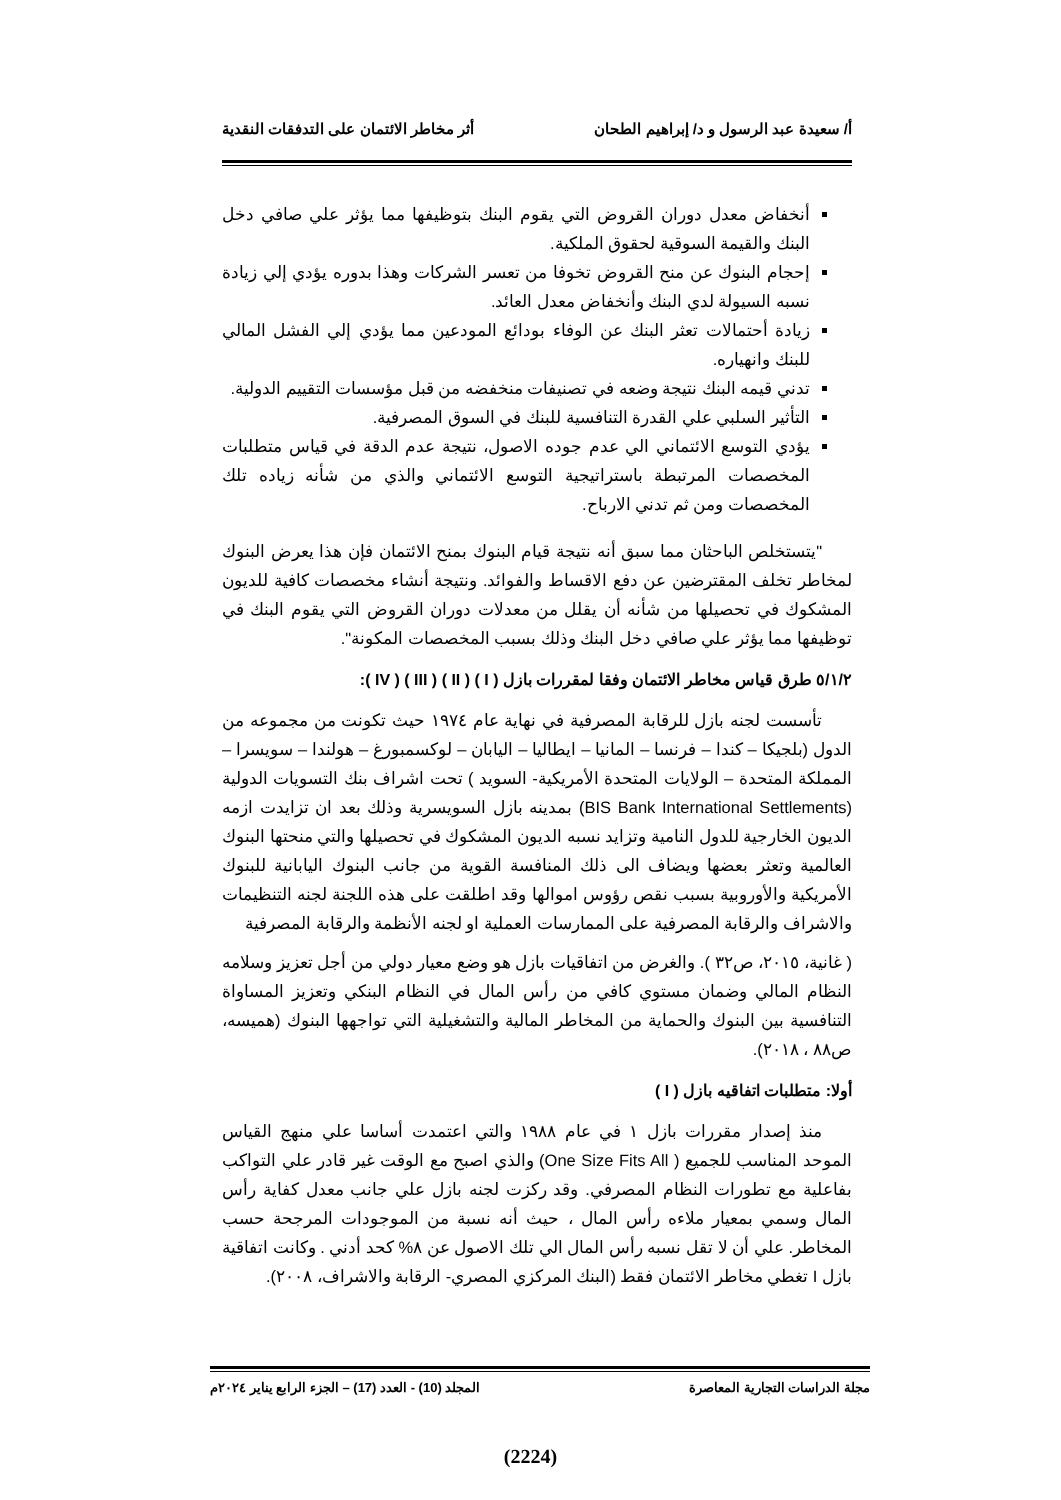أ/ سعيدة عبد الرسول و د/ إبراهيم الطحان أثر مخاطر الائتمان على التدفقات النقدية
أنخفاض معدل دوران القروض التي يقوم البنك بتوظيفها مما يؤثر علي صافي دخل البنك والقيمة السوقية لحقوق الملكية.
إحجام البنوك عن منح القروض تخوفا من تعسر الشركات وهذا بدوره يؤدي إلي زيادة نسبه السيولة لدي البنك وأنخفاض معدل العائد.
زيادة أحتمالات تعثر البنك عن الوفاء بودائع المودعين مما يؤدي إلي الفشل المالي للبنك وانهياره.
تدني قيمه البنك نتيجة وضعه في تصنيفات منخفضه من قبل مؤسسات التقييم الدولية.
التأثير السلبي علي القدرة التنافسية للبنك في السوق المصرفية.
يؤدي التوسع الائتماني الي عدم جوده الاصول، نتيجة عدم الدقة في قياس متطلبات المخصصات المرتبطة باستراتيجية التوسع الائتماني والذي من شأنه زياده تلك المخصصات ومن ثم تدني الارباح.
"يتستخلص الباحثان مما سبق أنه نتيجة قيام البنوك بمنح الائتمان فإن هذا يعرض البنوك لمخاطر تخلف المقترضين عن دفع الاقساط والفوائد. ونتيجة أنشاء مخصصات كافية للديون المشكوك في تحصيلها من شأنه أن يقلل من معدلات دوران القروض التي يقوم البنك في توظيفها مما يؤثر علي صافي دخل البنك وذلك بسبب المخصصات المكونة".
٥/١/٢ طرق قياس مخاطر الائتمان وفقا لمقررات بازل ( I ) ( II ) ( III ) ( IV ):
تأسست لجنه بازل للرقابة المصرفية في نهاية عام ١٩٧٤ حيث تكونت من مجموعه من الدول (بلجيكا – كندا – فرنسا – المانيا – ايطاليا – اليابان – لوكسمبورغ – هولندا – سويسرا – المملكة المتحدة – الولايات المتحدة الأمريكية- السويد ) تحت اشراف بنك التسويات الدولية (BIS Bank International Settlements) بمدينه بازل السويسرية وذلك بعد ان تزايدت ازمه الديون الخارجية للدول النامية وتزايد نسبه الديون المشكوك في تحصيلها والتي منحتها البنوك العالمية وتعثر بعضها ويضاف الى ذلك المنافسة القوية من جانب البنوك اليابانية للبنوك الأمريكية والأوروبية بسبب نقص رؤوس اموالها وقد اطلقت على هذه اللجنة لجنه التنظيمات والاشراف والرقابة المصرفية على الممارسات العملية او لجنه الأنظمة والرقابة المصرفية
( غانية، ٢٠١٥، ص٣٢ ). والغرض من اتفاقيات بازل هو وضع معيار دولي من أجل تعزيز وسلامه النظام المالي وضمان مستوي كافي من رأس المال في النظام البنكي وتعزيز المساواة التنافسية بين البنوك والحماية من المخاطر المالية والتشغيلية التي تواجهها البنوك (هميسه، ص٨٨ ، ٢٠١٨).
أولا: متطلبات اتفاقيه بازل ( I )
منذ إصدار مقررات بازل ١ في عام ١٩٨٨ والتي اعتمدت أساسا علي منهج القياس الموحد المناسب للجميع ( One Size Fits All) والذي اصبح مع الوقت غير قادر علي التواكب بفاعلية مع تطورات النظام المصرفي. وقد ركزت لجنه بازل علي جانب معدل كفاية رأس المال وسمي بمعيار ملاءه رأس المال ، حيث أنه نسبة من الموجودات المرجحة حسب المخاطر. علي أن لا تقل نسبه رأس المال الي تلك الاصول عن ٨% كحد أدني . وكانت اتفاقية بازل I تغطي مخاطر الائتمان فقط (البنك المركزي المصري- الرقابة والاشراف، ٢٠٠٨).
مجلة الدراسات التجارية المعاصرة المجلد (10) - العدد (17) – الجزء الرابع يناير ٢٠٢٤م
(2224)